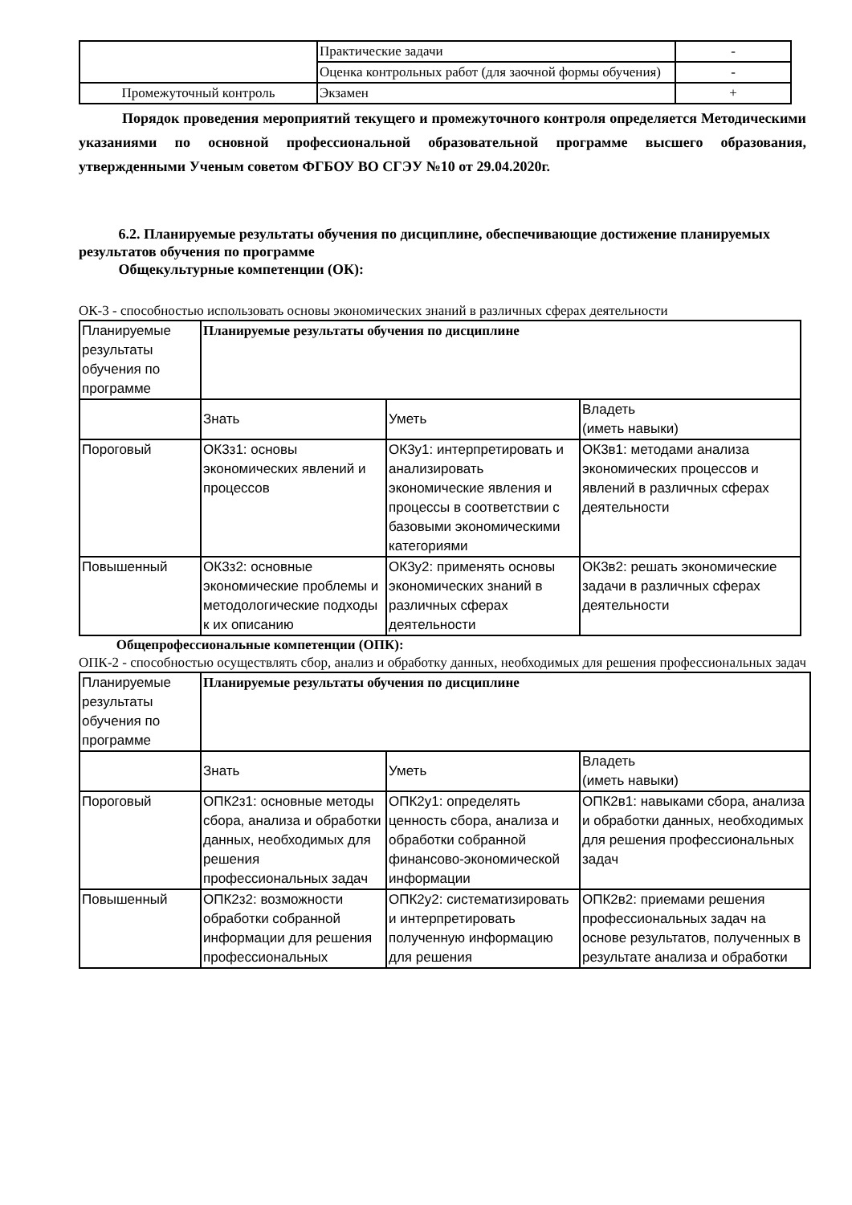| | Практические задачи | - |
| | Оценка контрольных работ (для заочной формы обучения) | - |
| Промежуточный контроль | Экзамен | + |
Порядок проведения мероприятий текущего и промежуточного контроля определяется Методическими указаниями по основной профессиональной образовательной программе высшего образования, утвержденными Ученым советом ФГБОУ ВО СГЭУ №10 от 29.04.2020г.
6.2. Планируемые результаты обучения по дисциплине, обеспечивающие достижение планируемых результатов обучения по программе
Общекультурные компетенции (ОК):
ОК-3 - способностью использовать основы экономических знаний в различных сферах деятельности
| Планируемые результаты обучения по программе | Планируемые результаты обучения по дисциплине | | |
| | Знать | Уметь | Владеть (иметь навыки) |
| Пороговый | ОК3з1: основы экономических явлений и процессов | ОК3у1: интерпретировать и анализировать экономические явления и процессы в соответствии с базовыми экономическими категориями | ОК3в1: методами анализа экономических процессов и явлений в различных сферах деятельности |
| Повышенный | ОК3з2: основные экономические проблемы и методологические подходы к их описанию | ОК3у2: применять основы экономических знаний в различных сферах деятельности | ОК3в2: решать экономические задачи в различных сферах деятельности |
Общепрофессиональные компетенции (ОПК):
ОПК-2 - способностью осуществлять сбор, анализ и обработку данных, необходимых для решения профессиональных задач
| Планируемые результаты обучения по программе | Планируемые результаты обучения по дисциплине | | |
| | Знать | Уметь | Владеть (иметь навыки) |
| Пороговый | ОПК2з1: основные методы сбора, анализа и обработки данных, необходимых для решения профессиональных задач | ОПК2у1: определять ценность сбора, анализа и обработки собранной финансово-экономической информации | ОПК2в1: навыками сбора, анализа и обработки данных, необходимых для решения профессиональных задач |
| Повышенный | ОПК2з2: возможности обработки собранной информации для решения профессиональных | ОПК2у2: систематизировать и интерпретировать полученную информацию для решения | ОПК2в2: приемами решения профессиональных задач на основе результатов, полученных в результате анализа и обработки |